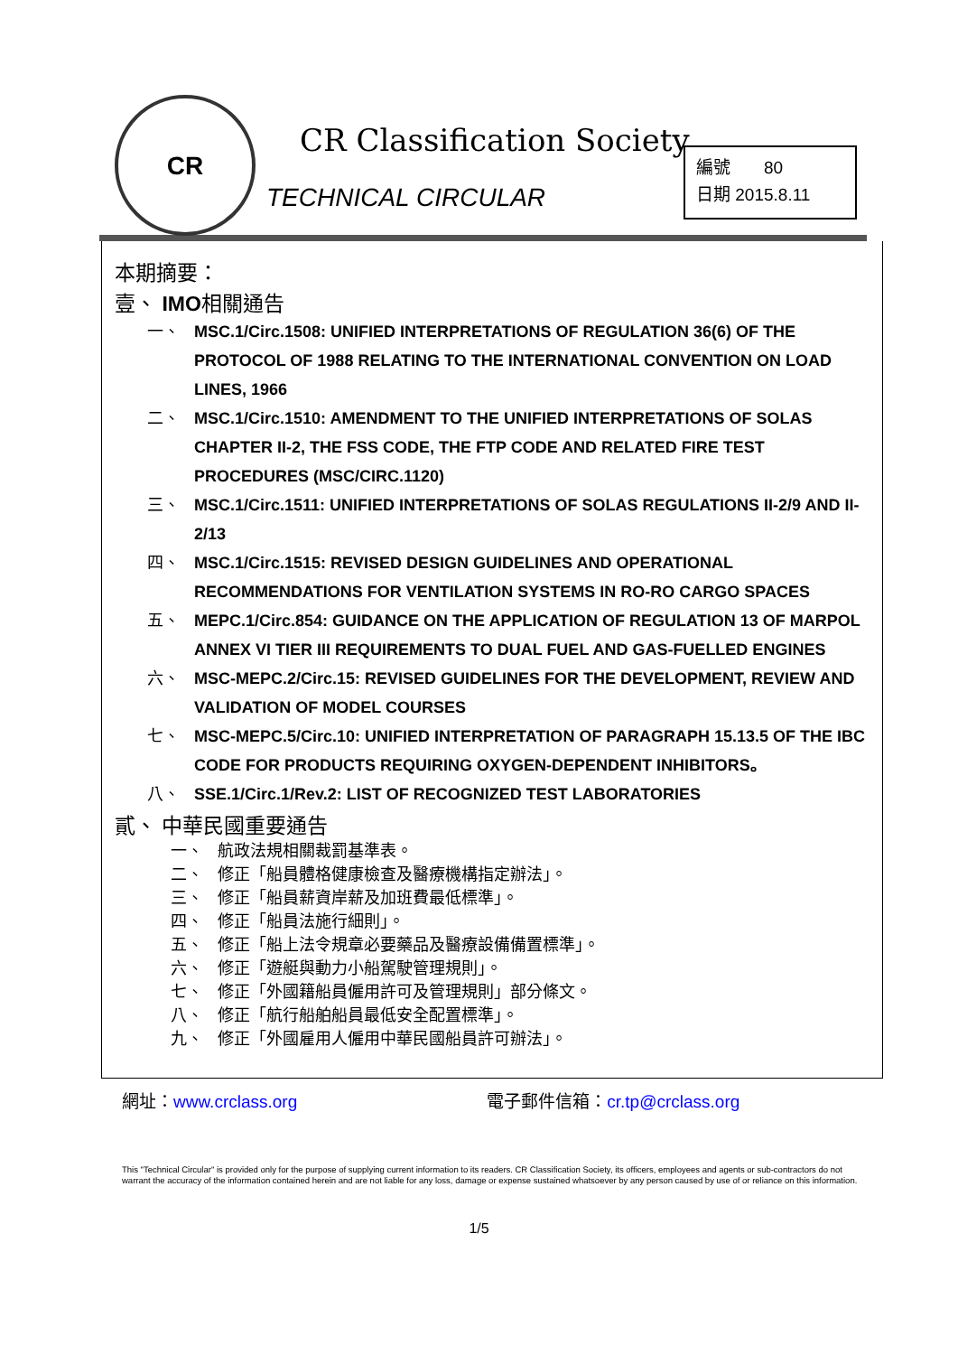CR
CR Classification Society
TECHNICAL CIRCULAR
編號 80
日期 2015.8.11
本期摘要：
壹、 IMO相關通告
一、 MSC.1/Circ.1508: UNIFIED INTERPRETATIONS OF REGULATION 36(6) OF THE PROTOCOL OF 1988 RELATING TO THE INTERNATIONAL CONVENTION ON LOAD LINES, 1966
二、 MSC.1/Circ.1510: AMENDMENT TO THE UNIFIED INTERPRETATIONS OF SOLAS CHAPTER II-2, THE FSS CODE, THE FTP CODE AND RELATED FIRE TEST PROCEDURES (MSC/CIRC.1120)
三、 MSC.1/Circ.1511: UNIFIED INTERPRETATIONS OF SOLAS REGULATIONS II-2/9 AND II-2/13
四、 MSC.1/Circ.1515: REVISED DESIGN GUIDELINES AND OPERATIONAL RECOMMENDATIONS FOR VENTILATION SYSTEMS IN RO-RO CARGO SPACES
五、 MEPC.1/Circ.854: GUIDANCE ON THE APPLICATION OF REGULATION 13 OF MARPOL ANNEX VI TIER III REQUIREMENTS TO DUAL FUEL AND GAS-FUELLED ENGINES
六、 MSC-MEPC.2/Circ.15: REVISED GUIDELINES FOR THE DEVELOPMENT, REVIEW AND VALIDATION OF MODEL COURSES
七、 MSC-MEPC.5/Circ.10: UNIFIED INTERPRETATION OF PARAGRAPH 15.13.5 OF THE IBC CODE FOR PRODUCTS REQUIRING OXYGEN-DEPENDENT INHIBITORS。
八、 SSE.1/Circ.1/Rev.2: LIST OF RECOGNIZED TEST LABORATORIES
貳、 中華民國重要通告
一、 航政法規相關裁罰基準表。
二、 修正「船員體格健康檢查及醫療機構指定辦法」。
三、 修正「船員薪資岸薪及加班費最低標準」。
四、 修正「船員法施行細則」。
五、 修正「船上法令規章必要藥品及醫療設備備置標準」。
六、 修正「遊艇與動力小船駕駛管理規則」。
七、 修正「外國籍船員僱用許可及管理規則」部分條文。
八、 修正「航行船舶船員最低安全配置標準」。
九、 修正「外國雇用人僱用中華民國船員許可辦法」。
網址：www.crclass.org 電子郵件信箱：cr.tp@crclass.org
This "Technical Circular" is provided only for the purpose of supplying current information to its readers. CR Classification Society, its officers, employees and agents or sub-contractors do not warrant the accuracy of the information contained herein and are not liable for any loss, damage or expense sustained whatsoever by any person caused by use of or reliance on this information.
1/5